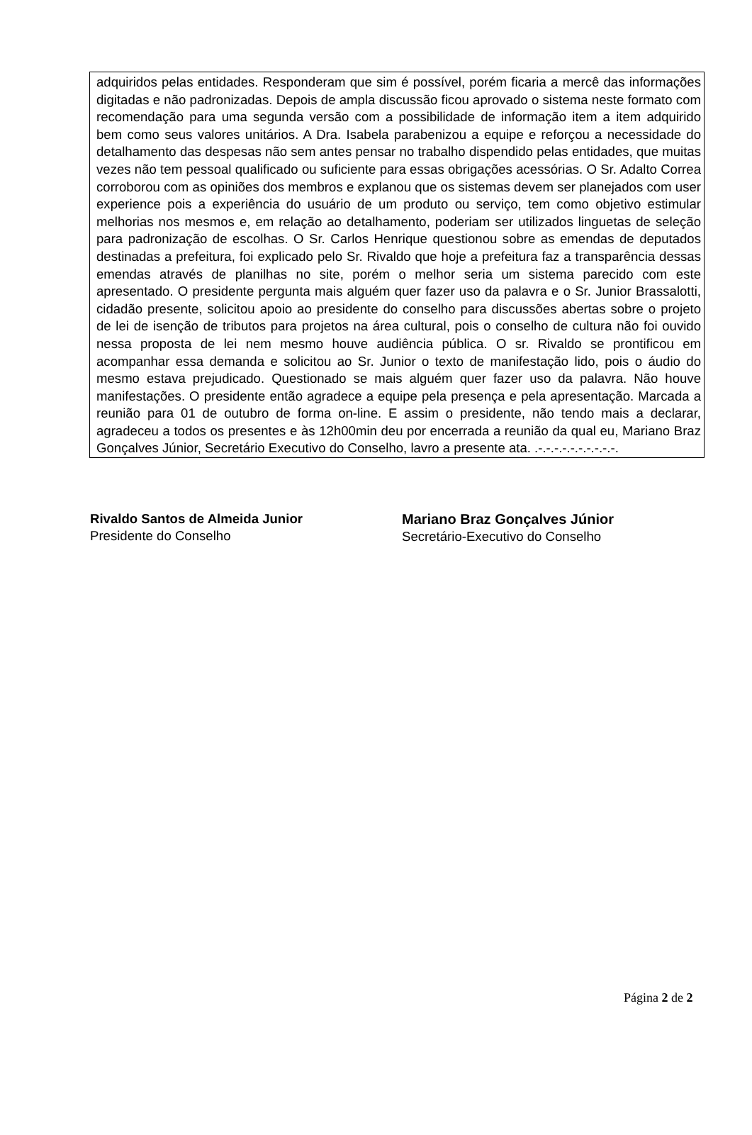adquiridos pelas entidades. Responderam que sim é possível, porém ficaria a mercê das informações digitadas e não padronizadas. Depois de ampla discussão ficou aprovado o sistema neste formato com recomendação para uma segunda versão com a possibilidade de informação item a item adquirido bem como seus valores unitários. A Dra. Isabela parabenizou a equipe e reforçou a necessidade do detalhamento das despesas não sem antes pensar no trabalho dispendido pelas entidades, que muitas vezes não tem pessoal qualificado ou suficiente para essas obrigações acessórias. O Sr. Adalto Correa corroborou com as opiniões dos membros e explanou que os sistemas devem ser planejados com user experience pois a experiência do usuário de um produto ou serviço, tem como objetivo estimular melhorias nos mesmos e, em relação ao detalhamento, poderiam ser utilizados linguetas de seleção para padronização de escolhas. O Sr. Carlos Henrique questionou sobre as emendas de deputados destinadas a prefeitura, foi explicado pelo Sr. Rivaldo que hoje a prefeitura faz a transparência dessas emendas através de planilhas no site, porém o melhor seria um sistema parecido com este apresentado. O presidente pergunta mais alguém quer fazer uso da palavra e o Sr. Junior Brassalotti, cidadão presente, solicitou apoio ao presidente do conselho para discussões abertas sobre o projeto de lei de isenção de tributos para projetos na área cultural, pois o conselho de cultura não foi ouvido nessa proposta de lei nem mesmo houve audiência pública. O sr. Rivaldo se prontificou em acompanhar essa demanda e solicitou ao Sr. Junior o texto de manifestação lido, pois o áudio do mesmo estava prejudicado. Questionado se mais alguém quer fazer uso da palavra. Não houve manifestações. O presidente então agradece a equipe pela presença e pela apresentação. Marcada a reunião para 01 de outubro de forma on-line. E assim o presidente, não tendo mais a declarar, agradeceu a todos os presentes e às 12h00min deu por encerrada a reunião da qual eu, Mariano Braz Gonçalves Júnior, Secretário Executivo do Conselho, lavro a presente ata. .-.-.-.-.-.-.-.-.-.-.
Rivaldo Santos de Almeida Junior
Presidente do Conselho
Mariano Braz Gonçalves Júnior
Secretário-Executivo do Conselho
Página 2 de 2